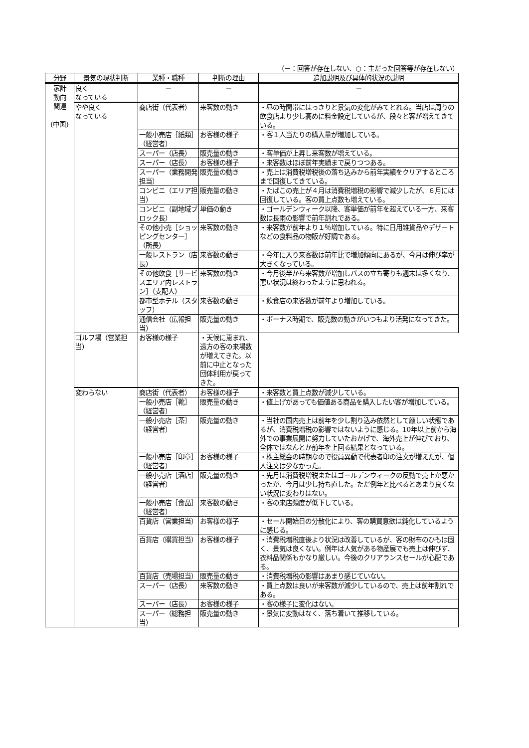（－：回答が存在しない、○：主だった回答等が存在しない）
| 分野 | 景気の現状判断 | 業種・職種 | 判断の理由 | 追加説明及び具体的状況の説明 |
| --- | --- | --- | --- | --- |
| 家計 動向 関連 (中国) | 良く なっている | － | － | － |
| | やや良く なっている | 商店街（代表者） | 来客数の動き | ・昼の時間帯にはっきりと景気の変化がみてとれる。当店は周りの飲食店より少し高めに料金設定しているが、段々と客が増えてきている。 |
| | | 一般小売店［紙類］（経営者） | お客様の様子 | ・客１人当たりの購入量が増加している。 |
| | | スーパー（店長） | 販売量の動き | ・客単価が上昇し来客数が増えている。 |
| | | スーパー（店長） | お客様の様子 | ・来客数はほぼ前年実績まで戻りつつある。 |
| | | スーパー（業務開発担当） | 販売量の動き | ・売上は消費税増税後の落ち込みから前年実績をクリアするところまで回復してきている。 |
| | | コンビニ（エリア担当） | 販売量の動き | ・たばこの売上が４月は消費税増税の影響で減少したが、６月には回復している。客の買上点数も増えている。 |
| | | コンビニ（副地域ブロック長） | 単価の動き | ・ゴールデンウィーク以降、客単価が前年を超えている一方、来客数は長雨の影響で前年割れである。 |
| | | その他小売［ショッピングセンター］（所長） | 来客数の動き | ・来客数が前年より１％増加している。特に日用雑貨品やデザートなどの食料品の物販が好調である。 |
| | | 一般レストラン（店長） | 来客数の動き | ・今年に入り来客数は前年比で増加傾向にあるが、今月は伸び率が大きくなっている。 |
| | | その他飲食［サービスエリア内レストラン］（支配人） | 来客数の動き | ・今月後半から来客数が増加しバスの立ち寄りも週末は多くなり、悪い状況は終わったように思われる。 |
| | | 都市型ホテル（スタッフ） | 来客数の動き | ・飲食店の来客数が前年より増加している。 |
| | | 通信会社（広報担当） | 販売量の動き | ・ボーナス時期で、販売数の動きがいつもより活発になってきた。 |
| | ゴルフ場（営業担当） | お客様の様子 | ・天候に恵まれ、遠方の客の来場数が増えてきた。以前に中止となった団体利用が戻ってきた。 | |
| | 変わらない | 商店街（代表者） | お客様の様子 | ・来客数と買上点数が減少している。 |
| | | 一般小売店［靴］（経営者） | 販売量の動き | ・値上げがあっても価値ある商品を購入したい客が増加している。 |
| | | 一般小売店［茶］（経営者） | 販売量の動き | ・当社の国内売上は前年を少し割り込み依然として厳しい状態であるが、消費税増税の影響ではないように感じる。10年以上前から海外での事業展開に努力していたおかげで、海外売上が伸びており、全体ではなんとか前年を上回る結果となっている。 |
| | | 一般小売店［印章］（経営者） | お客様の様子 | ・株主総会の時期なので役員異動で代表者印の注文が増えたが、個人注文は少なかった。 |
| | | 一般小売店［酒店］（経営者） | 販売量の動き | ・先月は消費税増税またはゴールデンウィークの反動で売上が悪かったが、今月は少し持ち直した。ただ例年と比べるとあまり良くない状況に変わりはない。 |
| | | 一般小売店［食品］（経営者） | 来客数の動き | ・客の来店頻度が低下している。 |
| | | 百貨店（営業担当） | お客様の様子 | ・セール開始日の分散化により、客の購買意欲は鈍化しているように感じる。 |
| | | 百貨店（購買担当） | お客様の様子 | ・消費税増税直後より状況は改善しているが、客の財布のひもは固く、景気は良くない。例年は人気がある物産展でも売上は伸びず、衣料品関係もかなり厳しい。今後のクリアランスセールが心配である。 |
| | | 百貨店（売場担当） | 販売量の動き | ・消費税増税の影響はあまり感じていない。 |
| | | スーパー（店長） | 来客数の動き | ・買上点数は良いが来客数が減少しているので、売上は前年割れである。 |
| | | スーパー（店長） | お客様の様子 | ・客の様子に変化はない。 |
| | | スーパー（総務担当） | 販売量の動き | ・景気に変動はなく、落ち着いて推移している。 |